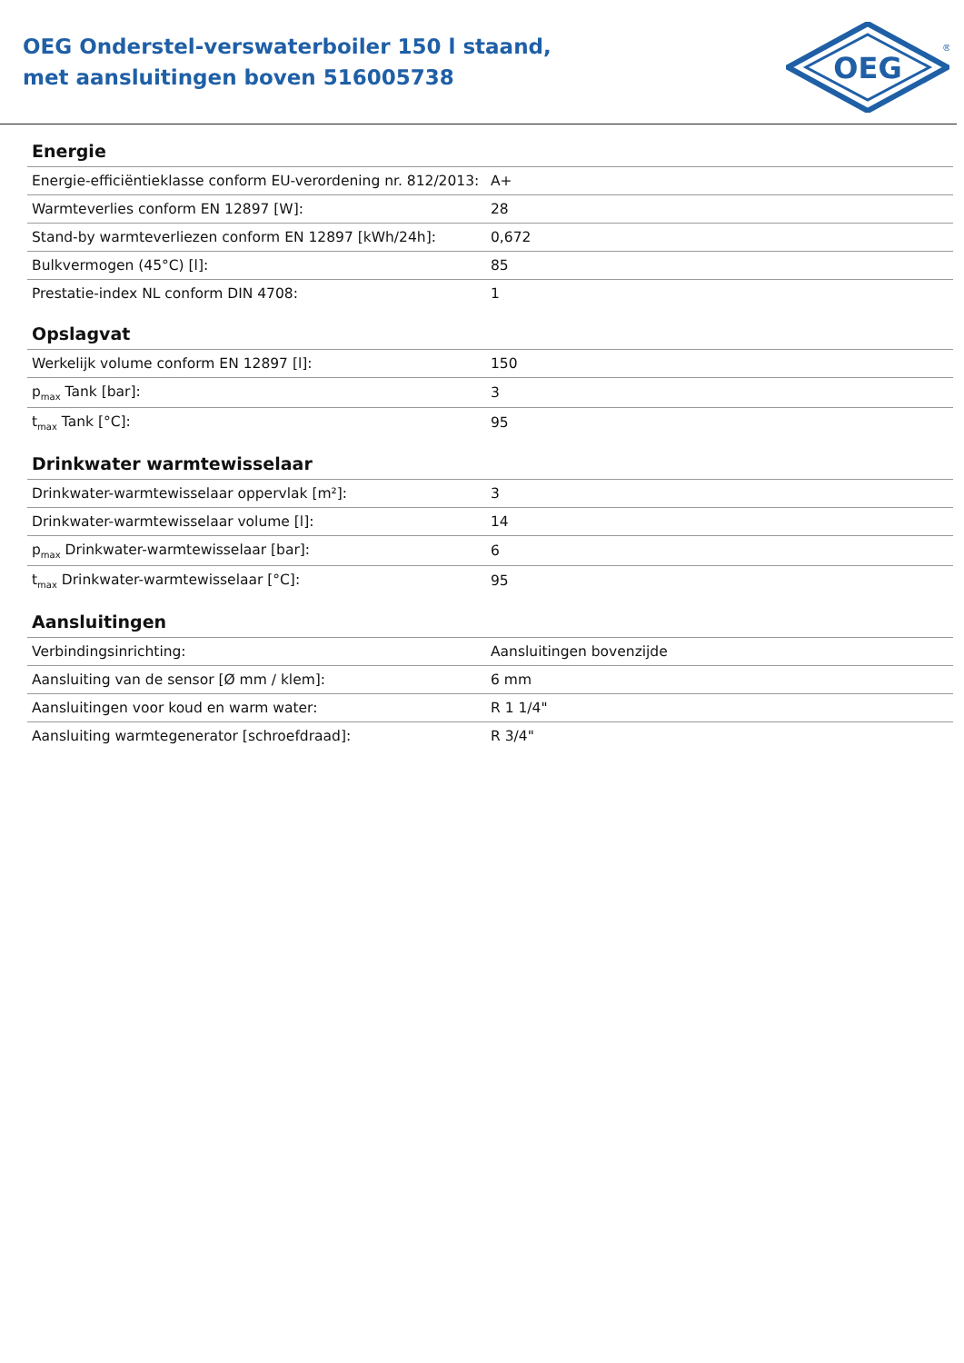OEG Onderstel-verswaterboiler 150 l staand,
met aansluitingen boven 516005738
OEG
®
Energie
| Energie-efficiëntieklasse conform EU-verordening nr. 812/2013: | A+ |
| Warmteverlies conform EN 12897 [W]: | 28 |
| Stand-by warmteverliezen conform EN 12897 [kWh/24h]: | 0,672 |
| Bulkvermogen (45°C) [l]: | 85 |
| Prestatie-index NL conform DIN 4708: | 1 |
Opslagvat
| Werkelijk volume conform EN 12897 [l]: | 150 |
| p<sub>max</sub> Tank [bar]: | 3 |
| t<sub>max</sub> Tank [°C]: | 95 |
Drinkwater warmtewisselaar
| Drinkwater-warmtewisselaar oppervlak [m²]: | 3 |
| Drinkwater-warmtewisselaar volume [l]: | 14 |
| p<sub>max</sub> Drinkwater-warmtewisselaar [bar]: | 6 |
| t<sub>max</sub> Drinkwater-warmtewisselaar [°C]: | 95 |
Aansluitingen
| Verbindingsinrichting: | Aansluitingen bovenzijde |
| Aansluiting van de sensor [Ø mm / klem]: | 6 mm |
| Aansluitingen voor koud en warm water: | R 1 1/4" |
| Aansluiting warmtegenerator [schroefdraad]: | R 3/4" |